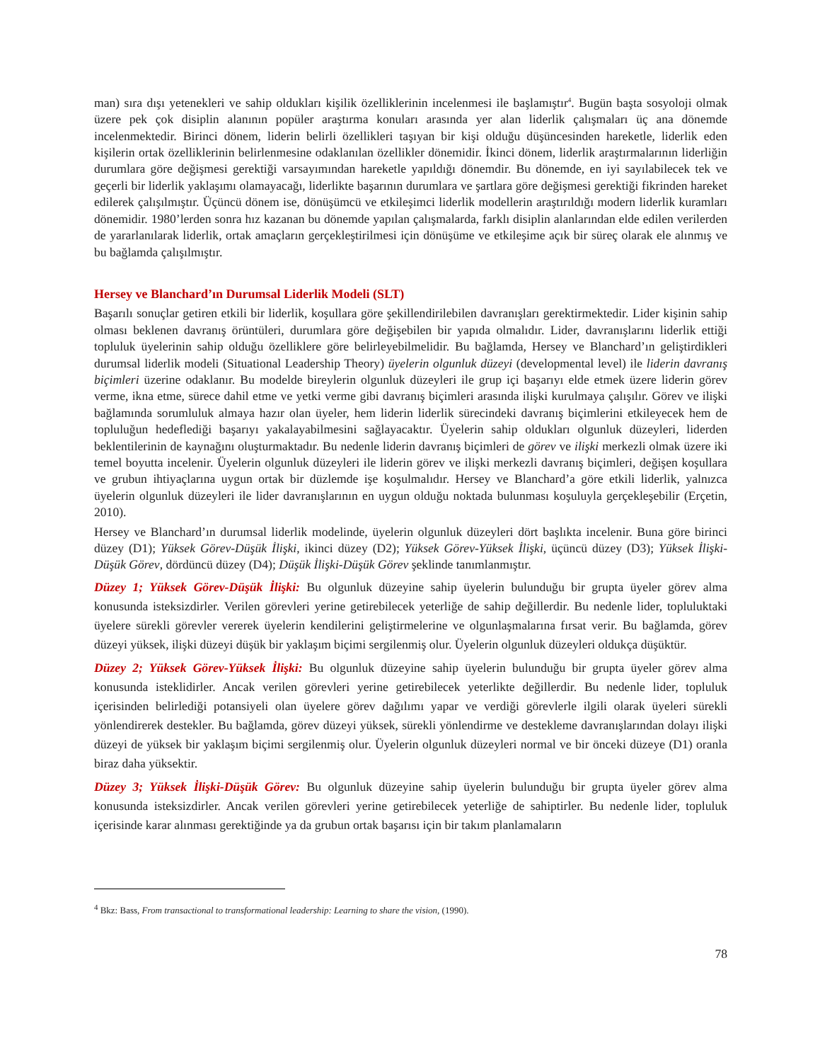man) sıra dışı yetenekleri ve sahip oldukları kişilik özelliklerinin incelenmesi ile başlamıştır<sup>4</sup>. Bugün başta sosyoloji olmak üzere pek çok disiplin alanının popüler araştırma konuları arasında yer alan liderlik çalışmaları üç ana dönemde incelenmektedir. Birinci dönem, liderin belirli özellikleri taşıyan bir kişi olduğu düşüncesinden hareketle, liderlik eden kişilerin ortak özelliklerinin belirlenmesine odaklanılan özellikler dönemidir. İkinci dönem, liderlik araştırmalarının liderliğin durumlara göre değişmesi gerektiği varsayımından hareketle yapıldığı dönemdir. Bu dönemde, en iyi sayılabilecek tek ve geçerli bir liderlik yaklaşımı olamayacağı, liderlikte başarının durumlara ve şartlara göre değişmesi gerektiği fikrinden hareket edilerek çalışılmıştır. Üçüncü dönem ise, dönüşümcü ve etkileşimci liderlik modellerin araştırıldığı modern liderlik kuramları dönemidir. 1980’lerden sonra hız kazanan bu dönemde yapılan çalışmalarda, farklı disiplin alanlarından elde edilen verilerden de yararlanılarak liderlik, ortak amaçların gerçekleştirilmesi için dönüşüme ve etkileşime açık bir süreç olarak ele alınmış ve bu bağlamda çalışılmıştır.
Hersey ve Blanchard’ın Durumsal Liderlik Modeli (SLT)
Başarılı sonuçlar getiren etkili bir liderlik, koşullara göre şekillendirilebilen davranışları gerektirmektedir. Lider kişinin sahip olması beklenen davranış örüntüleri, durumlara göre değişebilen bir yapıda olmalıdır. Lider, davranışlarını liderlik ettiği topluluk üyelerinin sahip olduğu özelliklere göre belirleyebilmelidir. Bu bağlamda, Hersey ve Blanchard’ın geliştirdikleri durumsal liderlik modeli (Situational Leadership Theory) üyelerin olgunluk düzeyi (developmental level) ile liderin davranış biçimleri üzerine odaklanır. Bu modelde bireylerin olgunluk düzeyleri ile grup içi başarıyı elde etmek üzere liderin görev verme, ikna etme, sürece dahil etme ve yetki verme gibi davranış biçimleri arasında ilişki kurulmaya çalışılır. Görev ve ilişki bağlamında sorumluluk almaya hazır olan üyeler, hem liderin liderlik sürecindeki davranış biçimlerini etkileyecek hem de topluluğun hedeflediği başarıyı yakalayabilmesini sağlayacaktır. Üyelerin sahip oldukları olgunluk düzeyleri, liderden beklentilerinin de kaynağını oluşturmaktadır. Bu nedenle liderin davranış biçimleri de görev ve ilişki merkezli olmak üzere iki temel boyutta incelenir. Üyelerin olgunluk düzeyleri ile liderin görev ve ilişki merkezli davranış biçimleri, değişen koşullara ve grubun ihtiyaçlarına uygun ortak bir düzlemde işe koşulmalıdır. Hersey ve Blanchard’a göre etkili liderlik, yalnızca üyelerin olgunluk düzeyleri ile lider davranışlarının en uygun olduğu noktada bulunması koşuluyla gerçekleşebilir (Erçetin, 2010).
Hersey ve Blanchard’ın durumsal liderlik modelinde, üyelerin olgunluk düzeyleri dört başlıkta incelenir. Buna göre birinci düzey (D1); Yüksek Görev-Düşük İlişki, ikinci düzey (D2); Yüksek Görev-Yüksek İlişki, üçüncü düzey (D3); Yüksek İlişki-Düşük Görev, dördüncü düzey (D4); Düşük İlişki-Düşük Görev şeklinde tanımlanmıştır.
Düzey 1; Yüksek Görev-Düşük İlişki: Bu olgunluk düzeyine sahip üyelerin bulunduğu bir grupta üyeler görev alma konusunda isteksizdirler. Verilen görevleri yerine getirebilecek yeterliğe de sahip değillerdir. Bu nedenle lider, topluluktaki üyelere sürekli görevler vererek üyelerin kendilerini geliştirmelerine ve olgunlaşmalarına fırsat verir. Bu bağlamda, görev düzeyi yüksek, ilişki düzeyi düşük bir yaklaşım biçimi sergilenmiş olur. Üyelerin olgunluk düzeyleri oldukça düşüktür.
Düzey 2; Yüksek Görev-Yüksek İlişki: Bu olgunluk düzeyine sahip üyelerin bulunduğu bir grupta üyeler görev alma konusunda isteklidirler. Ancak verilen görevleri yerine getirebilecek yeterlikte değillerdir. Bu nedenle lider, topluluk içerisinden belirlediği potansiyeli olan üyelere görev dağılımı yapar ve verdiği görevlerle ilgili olarak üyeleri sürekli yönlendirerek destekler. Bu bağlamda, görev düzeyi yüksek, sürekli yönlendirme ve destekleme davranışlarından dolayı ilişki düzeyi de yüksek bir yaklaşım biçimi sergilenmiş olur. Üyelerin olgunluk düzeyleri normal ve bir önceki düzeye (D1) oranla biraz daha yüksektir.
Düzey 3; Yüksek İlişki-Düşük Görev: Bu olgunluk düzeyine sahip üyelerin bulunduğu bir grupta üyeler görev alma konusunda isteksizdirler. Ancak verilen görevleri yerine getirebilecek yeterliğe de sahiptirler. Bu nedenle lider, topluluk içerisinde karar alınması gerektiğinde ya da grubun ortak başarısı için bir takım planlamaların
<sup>4</sup> Bkz: Bass, From transactional to transformational leadership: Learning to share the vision, (1990).
78